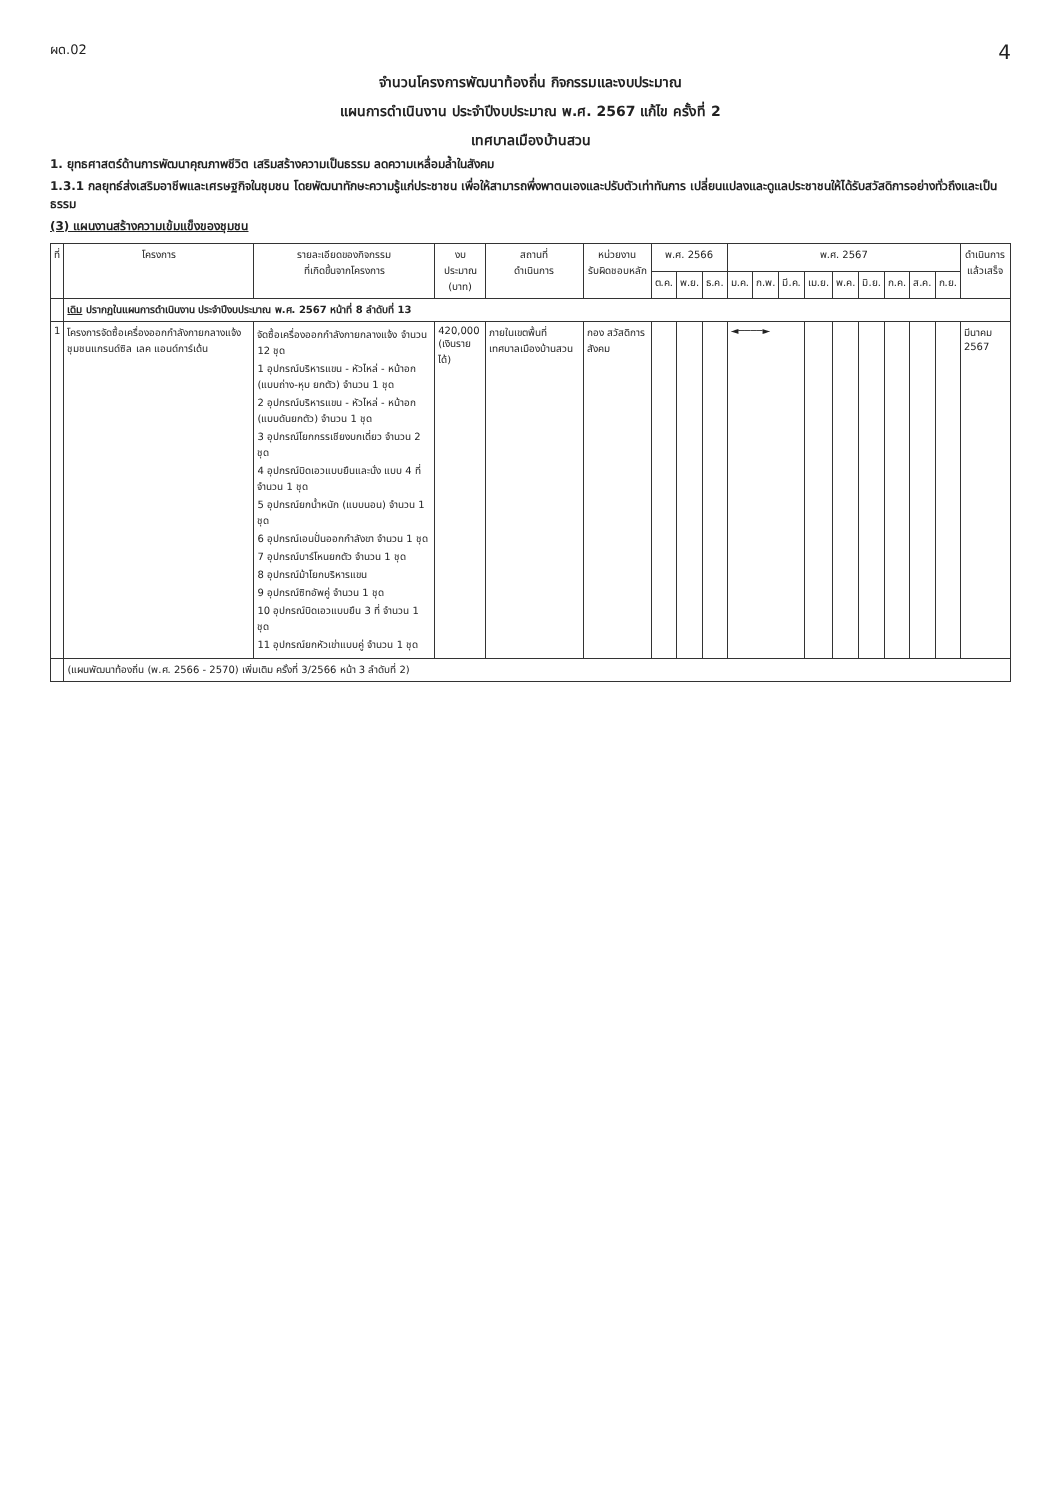ผด.02 4
จำนวนโครงการพัฒนาท้องถิ่น กิจกรรมและงบประมาณ
แผนการดำเนินงาน ประจำปีงบประมาณ พ.ศ. 2567 แก้ไข ครั้งที่ 2
เทศบาลเมืองบ้านสวน
1. ยุทธศาสตร์ด้านการพัฒนาคุณภาพชีวิต เสริมสร้างความเป็นธรรม ลดความเหลื่อมล้ำในสังคม
1.3.1 กลยุทธ์ส่งเสริมอาชีพและเศรษฐกิจในชุมชน โดยพัฒนาทักษะความรู้แก่ประชาชน เพื่อให้สามารถพึ่งพาตนเองและปรับตัวเท่าทันการ เปลี่ยนแปลงและดูแลประชาชนให้ได้รับสวัสดิการอย่างทั่วถึงและเป็นธรรม
(3) แผนงานสร้างความเข้มแข็งของชุมชน
| ที่ | โครงการ | รายละเอียดของกิจกรรม ที่เกิดขึ้นจากโครงการ | งบประมาณ (บาท) | สถานที่ ดำเนินการ | หน่วยงาน รับผิดชอบหลัก | พ.ศ. 2566 | | | พ.ศ. 2567 | | | | | | | | | ดำเนินการ แล้วเสร็จ |
| --- | --- | --- | --- | --- | --- | --- | --- | --- | --- | --- | --- | --- | --- | --- | --- | --- | --- | --- |
| | | | | | | ต.ค. | พ.ย. | ธ.ค. | ม.ค. | ก.พ. | มี.ค. | เม.ย. | พ.ค. | มิ.ย. | ก.ค. | ส.ค. | ก.ย. | |
| | เดิม ปรากฏในแผนการดำเนินงาน ประจำปีงบประมาณ พ.ศ. 2567 หน้าที่ 8 ลำดับที่ 13 | | | | | | | | | | | | | | | | | |
| 1 | โครงการจัดซื้อเครื่องออกกำลังกายกลางแจ้ง ชุมชนแกรนด์ซิล เลค แอนด์การ์เด้น | จัดซื้อเครื่องออกกำลังกายกลางแจ้ง จำนวน 12 ชุด 1 อุปกรณ์บริหารแขน - หัวไหล่ - หน้าอก (แบบถ่าง-หุบ ยกตัว) จำนวน 1 ชุด 2 อุปกรณ์บริหารแขน - หัวไหล่ - หน้าอก (แบบดันยกตัว) จำนวน 1 ชุด 3 อุปกรณ์โยกกรรเชียงบกเดี่ยว จำนวน 2 ชุด 4 อุปกรณ์บิดเอวแบบยืนและนั่ง แบบ 4 ที่ จำนวน 1 ชุด 5 อุปกรณ์ยกน้ำหนัก (แบบนอน) จำนวน 1 ชุด 6 อุปกรณ์เอนปั่นออกกำลังขา จำนวน 1 ชุด 7 อุปกรณ์บาร์โหนยกตัว จำนวน 1 ชุด 8 อุปกรณ์ม้าโยกบริหารแขน 9 อุปกรณ์ซิทอัพคู่ จำนวน 1 ชุด 10 อุปกรณ์บิดเอวแบบยืน 3 ที่ จำนวน 1 ชุด 11 อุปกรณ์ยกหัวเข่าแบบคู่ จำนวน 1 ชุด | 420,000 (เงินรายได้) | ภายในเขตพื้นที่ เทศบาลเมืองบ้านสวน | กอง สวัสดิการสังคม | | | | ◄────► | | | | | | | | | มีนาคม 2567 |
| | (แผนพัฒนาท้องถิ่น (พ.ศ. 2566 - 2570) เพิ่มเติม ครั้งที่ 3/2566 หน้า 3 ลำดับที่ 2) | | | | | | | | | | | | | | | | | |